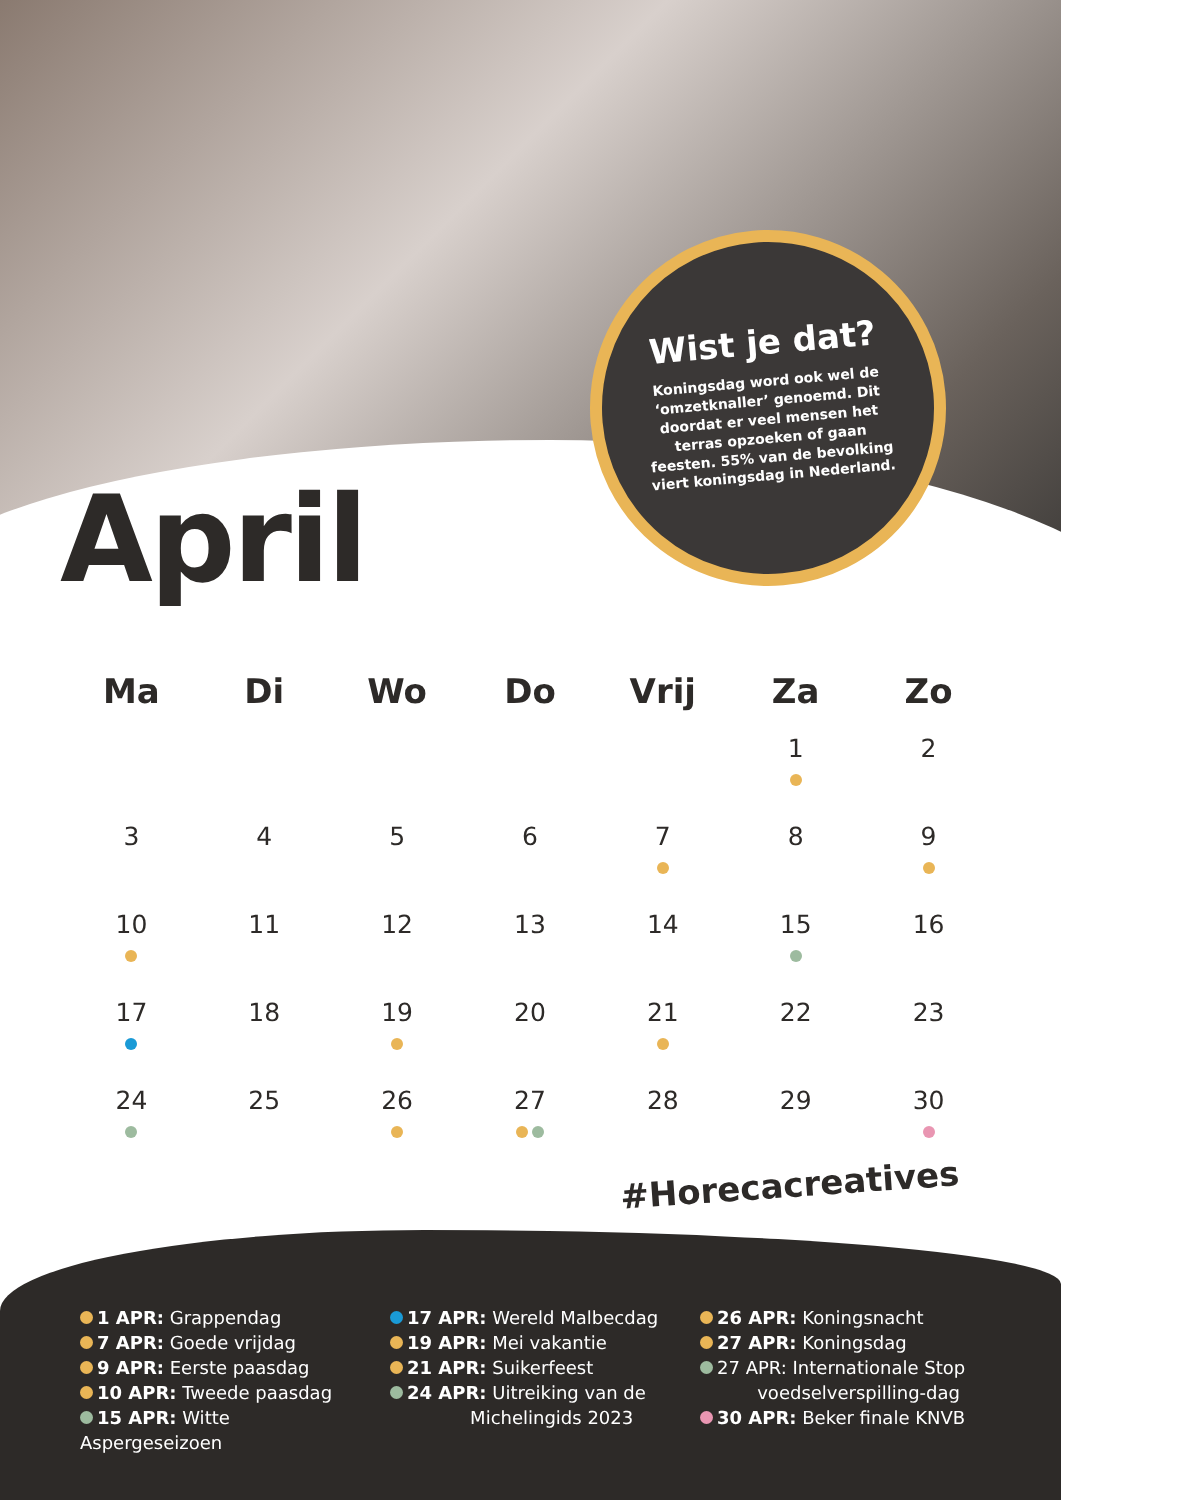Wist je dat?
Koningsdag word ook wel de ‘omzetknaller’ genoemd. Dit doordat er veel mensen het terras opzoeken of gaan feesten. 55% van de bevolking viert koningsdag in Nederland.
April
| Ma | Di | Wo | Do | Vrij | Za | Zo |
| --- | --- | --- | --- | --- | --- | --- |
| | | | | | 1 | 2 |
| 3 | 4 | 5 | 6 | 7 | 8 | 9 |
| 10 | 11 | 12 | 13 | 14 | 15 | 16 |
| 17 | 18 | 19 | 20 | 21 | 22 | 23 |
| 24 | 25 | 26 | 27 | 28 | 29 | 30 |
#Horecacreatives
1 APR: Grappendag
7 APR: Goede vrijdag
9 APR: Eerste paasdag
10 APR: Tweede paasdag
15 APR: Witte Aspergeseizoen
17 APR: Wereld Malbecdag
19 APR: Mei vakantie
21 APR: Suikerfeest
24 APR: Uitreiking van de
Michelingids 2023
26 APR: Koningsnacht
27 APR: Koningsdag
27 APR: Internationale Stop
voedselverspilling-dag
30 APR: Beker finale KNVB